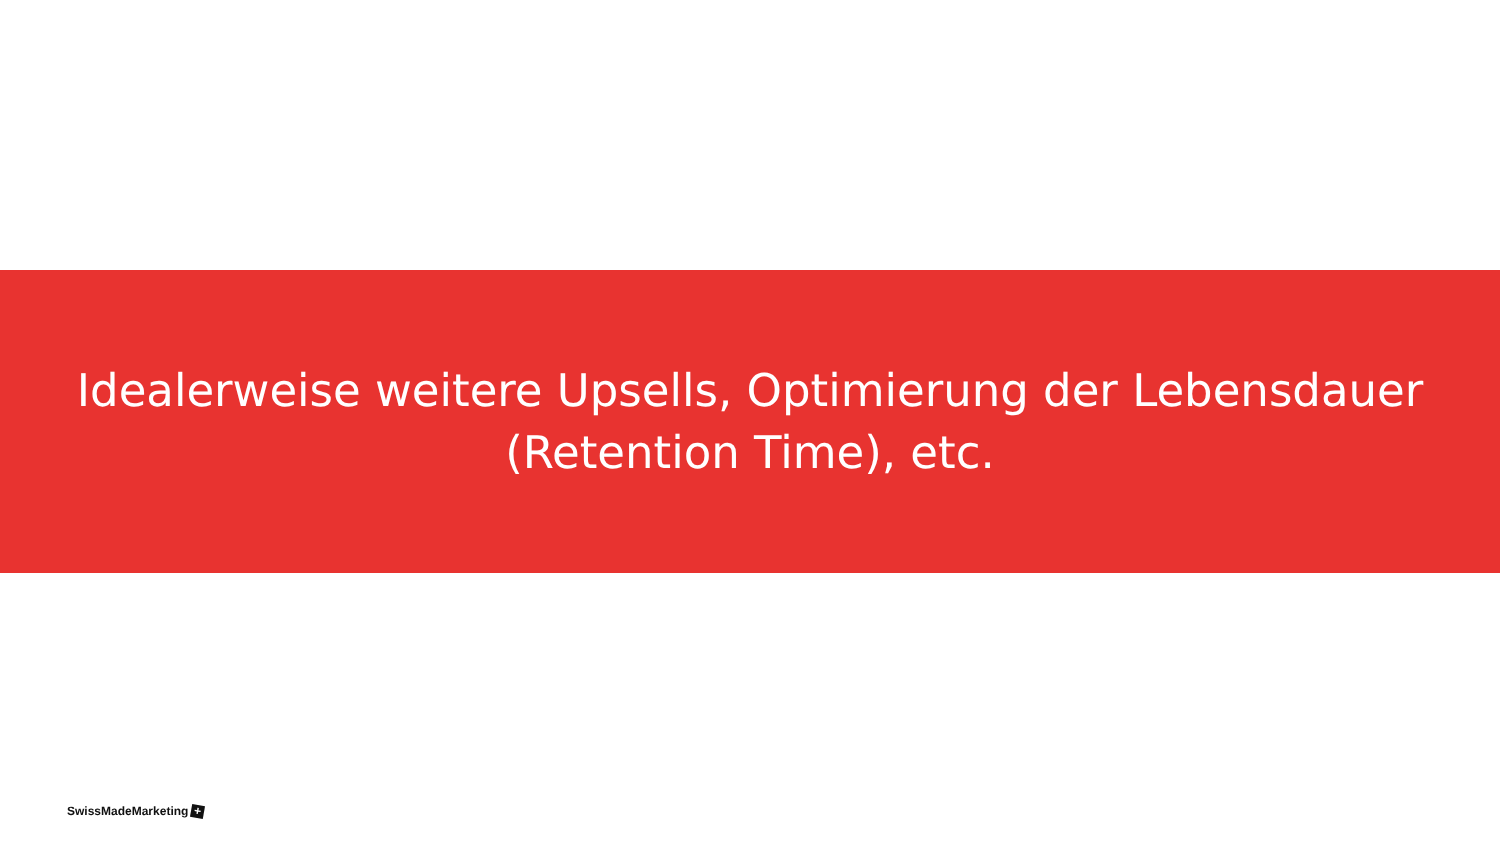Idealerweise weitere Upsells, Optimierung der Lebensdauer (Retention Time), etc.
SwissMadeMarketing +